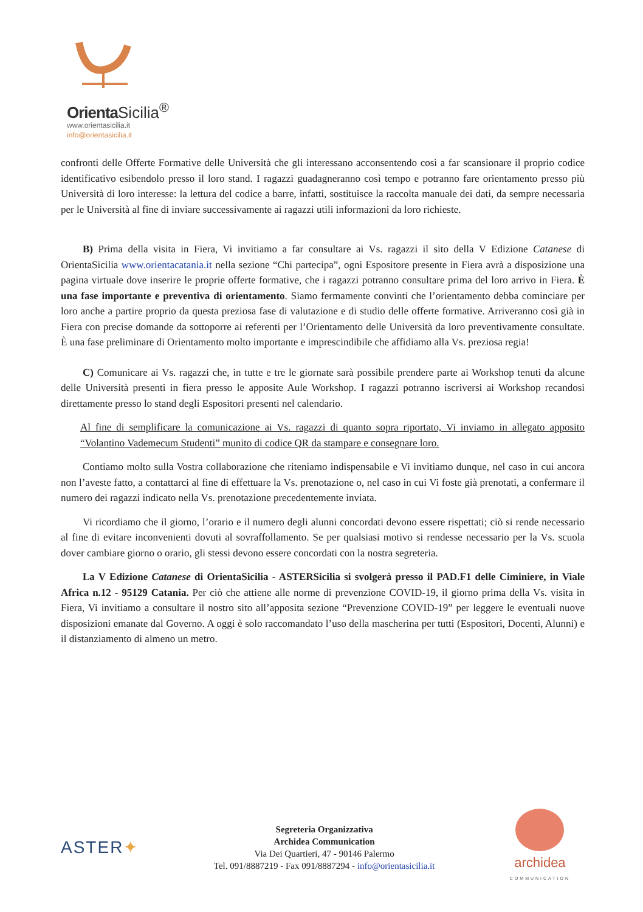Orienta Sicilia<sup>®</sup>
www.orientasicilia.it
info@orientasicilia.it
confronti delle Offerte Formative delle Università che gli interessano acconsentendo così a far scansionare il proprio codice identificativo esibendolo presso il loro stand. I ragazzi guadagneranno così tempo e potranno fare orientamento presso più Università di loro interesse: la lettura del codice a barre, infatti, sostituisce la raccolta manuale dei dati, da sempre necessaria per le Università al fine di inviare successivamente ai ragazzi utili informazioni da loro richieste.
B) Prima della visita in Fiera, Vi invitiamo a far consultare ai Vs. ragazzi il sito della V Edizione Catanese di OrientaSicilia www.orientacatania.it nella sezione “Chi partecipa”, ogni Espositore presente in Fiera avrà a disposizione una pagina virtuale dove inserire le proprie offerte formative, che i ragazzi potranno consultare prima del loro arrivo in Fiera. È una fase importante e preventiva di orientamento. Siamo fermamente convinti che l’orientamento debba cominciare per loro anche a partire proprio da questa preziosa fase di valutazione e di studio delle offerte formative. Arriveranno così già in Fiera con precise domande da sottoporre ai referenti per l’Orientamento delle Università da loro preventivamente consultate. È una fase preliminare di Orientamento molto importante e imprescindibile che affidiamo alla Vs. preziosa regia!
C) Comunicare ai Vs. ragazzi che, in tutte e tre le giornate sarà possibile prendere parte ai Workshop tenuti da alcune delle Università presenti in fiera presso le apposite Aule Workshop. I ragazzi potranno iscriversi ai Workshop recandosi direttamente presso lo stand degli Espositori presenti nel calendario.
Al fine di semplificare la comunicazione ai Vs. ragazzi di quanto sopra riportato, Vi inviamo in allegato apposito “Volantino Vademecum Studenti” munito di codice QR da stampare e consegnare loro.
Contiamo molto sulla Vostra collaborazione che riteniamo indispensabile e Vi invitiamo dunque, nel caso in cui ancora non l’aveste fatto, a contattarci al fine di effettuare la Vs. prenotazione o, nel caso in cui Vi foste già prenotati, a confermare il numero dei ragazzi indicato nella Vs. prenotazione precedentemente inviata.
Vi ricordiamo che il giorno, l’orario e il numero degli alunni concordati devono essere rispettati; ciò si rende necessario al fine di evitare inconvenienti dovuti al sovraffollamento. Se per qualsiasi motivo si rendesse necessario per la Vs. scuola dover cambiare giorno o orario, gli stessi devono essere concordati con la nostra segreteria.
La V Edizione Catanese di OrientaSicilia - ASTERSicilia si svolgerà presso il PAD.F1 delle Ciminiere, in Viale Africa n.12 - 95129 Catania. Per ciò che attiene alle norme di prevenzione COVID-19, il giorno prima della Vs. visita in Fiera, Vi invitiamo a consultare il nostro sito all’apposita sezione “Prevenzione COVID-19” per leggere le eventuali nuove disposizioni emanate dal Governo. A oggi è solo raccomandato l’uso della mascherina per tutti (Espositori, Docenti, Alunni) e il distanziamento di almeno un metro.
ASTER✦
Segreteria Organizzativa
Archidea Communication
Via Dei Quartieri, 47 - 90146 Palermo
Tel. 091/8887219 - Fax 091/8887294 - info@orientasicilia.it
archidea
COMMUNICATION